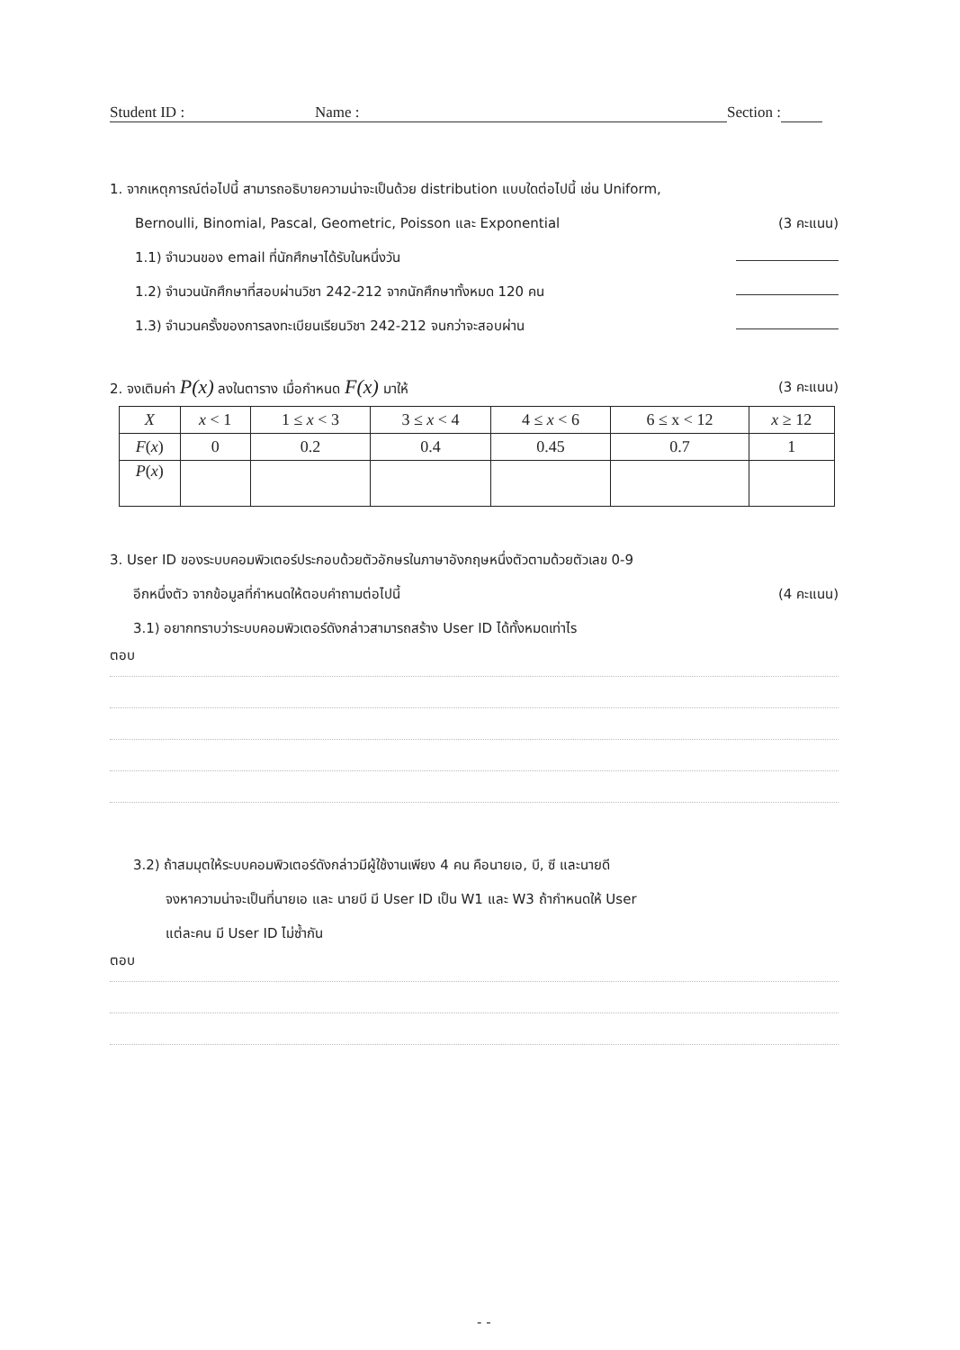Student ID : Name : Section :
1. จากเหตุการณ์ต่อไปนี้ สามารถอธิบายความน่าจะเป็นด้วย distribution แบบใดต่อไปนี้ เช่น Uniform,
Bernoulli, Binomial, Pascal, Geometric, Poisson และ Exponential (3 คะแนน)
1.1) จำนวนของ email ที่นักศึกษาได้รับในหนึ่งวัน
1.2) จำนวนนักศึกษาที่สอบผ่านวิชา 242-212 จากนักศึกษาทั้งหมด 120 คน
1.3) จำนวนครั้งของการลงทะเบียนเรียนวิชา 242-212 จนกว่าจะสอบผ่าน
2. จงเติมค่า P(x) ลงในตาราง เมื่อกำหนด F(x) มาให้ (3 คะแนน)
| X | x < 1 | 1 ≤ x < 3 | 3 ≤ x < 4 | 4 ≤ x < 6 | 6 ≤ x < 12 | x ≥ 12 |
| F ( x ) | 0 | 0.2 | 0.4 | 0.45 | 0.7 | 1 |
| P ( x ) | | | | | | |
3. User ID ของระบบคอมพิวเตอร์ประกอบด้วยตัวอักษรในภาษาอังกฤษหนึ่งตัวตามด้วยตัวเลข 0-9
อีกหนึ่งตัว จากข้อมูลที่กำหนดให้ตอบคำถามต่อไปนี้ (4 คะแนน)
3.1) อยากทราบว่าระบบคอมพิวเตอร์ดังกล่าวสามารถสร้าง User ID ได้ทั้งหมดเท่าไร
ตอบ
3.2) ถ้าสมมุตให้ระบบคอมพิวเตอร์ดังกล่าวมีผู้ใช้งานเพียง 4 คน คือนายเอ, บี, ซี และนายดี
จงหาความน่าจะเป็นที่นายเอ และ นายบี มี User ID เป็น W1 และ W3 ถ้ากำหนดให้ User
แต่ละคน มี User ID ไม่ซ้ำกัน
ตอบ
- -